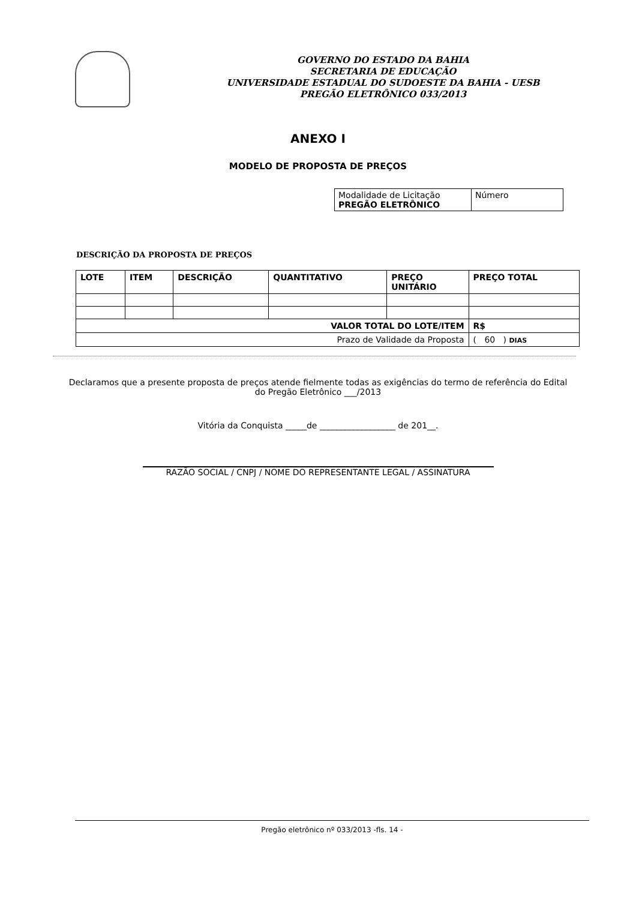GOVERNO DO ESTADO DA BAHIA
SECRETARIA DE EDUCAÇÃO
UNIVERSIDADE ESTADUAL DO SUDOESTE DA BAHIA - UESB
PREGÃO ELETRÔNICO 033/2013
ANEXO I
MODELO DE PROPOSTA DE PREÇOS
| Modalidade de Licitação PREGÃO ELETRÔNICO | Número |
DESCRIÇÃO DA PROPOSTA DE PREÇOS
| LOTE | ITEM | DESCRIÇÃO | QUANTITATIVO | PREÇO UNITÁRIO | PREÇO TOTAL |
| --- | --- | --- | --- | --- | --- |
| VALOR TOTAL DO LOTE/ITEM | | | | | R$ |
| Prazo de Validade da Proposta | | | | | ( 60 ) DIAS |
Declaramos que a presente proposta de preços atende fielmente todas as exigências do termo de referência do Edital
do Pregão Eletrônico ___/2013
Vitória da Conquista _____de __________________ de 201__.
RAZÃO SOCIAL / CNPJ / NOME DO REPRESENTANTE LEGAL / ASSINATURA
Pregão eletrônico nº 033/2013 -fls. 14 -